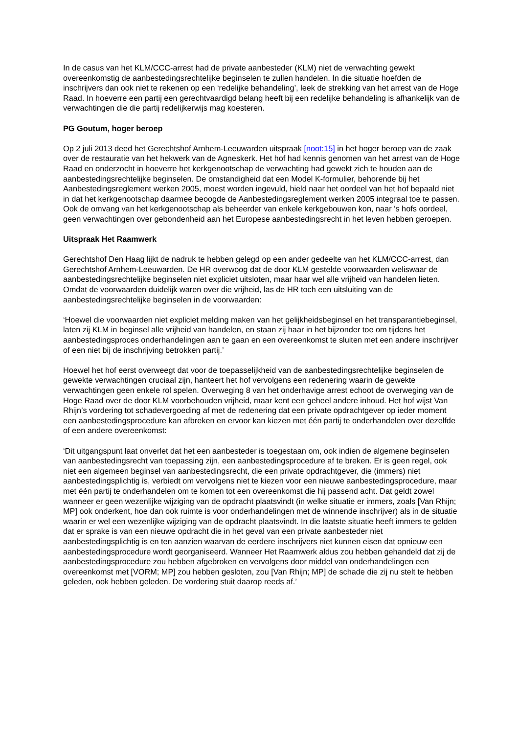In de casus van het KLM/CCC-arrest had de private aanbesteder (KLM) niet de verwachting gewekt overeenkomstig de aanbestedingsrechtelijke beginselen te zullen handelen. In die situatie hoefden de inschrijvers dan ook niet te rekenen op een ‘redelijke behandeling’, leek de strekking van het arrest van de Hoge Raad. In hoeverre een partij een gerechtvaardigd belang heeft bij een redelijke behandeling is afhankelijk van de verwachtingen die die partij redelijkerwijs mag koesteren.
PG Goutum, hoger beroep
Op 2 juli 2013 deed het Gerechtshof Arnhem-Leeuwarden uitspraak [noot:15] in het hoger beroep van de zaak over de restauratie van het hekwerk van de Agneskerk. Het hof had kennis genomen van het arrest van de Hoge Raad en onderzocht in hoeverre het kerkgenootschap de verwachting had gewekt zich te houden aan de aanbestedingsrechtelijke beginselen. De omstandigheid dat een Model K-formulier, behorende bij het Aanbestedingsreglement werken 2005, moest worden ingevuld, hield naar het oordeel van het hof bepaald niet in dat het kerkgenootschap daarmee beoogde de Aanbestedingsreglement werken 2005 integraal toe te passen. Ook de omvang van het kerkgenootschap als beheerder van enkele kerkgebouwen kon, naar ’s hofs oordeel, geen verwachtingen over gebondenheid aan het Europese aanbestedingsrecht in het leven hebben geroepen.
Uitspraak Het Raamwerk
Gerechtshof Den Haag lijkt de nadruk te hebben gelegd op een ander gedeelte van het KLM/CCC-arrest, dan Gerechtshof Arnhem-Leeuwarden. De HR overwoog dat de door KLM gestelde voorwaarden weliswaar de aanbestedingsrechtelijke beginselen niet expliciet uitsloten, maar haar wel alle vrijheid van handelen lieten. Omdat de voorwaarden duidelijk waren over die vrijheid, las de HR toch een uitsluiting van de aanbestedingsrechtelijke beginselen in de voorwaarden:
‘Hoewel die voorwaarden niet expliciet melding maken van het gelijkheidsbeginsel en het transparantiebeginsel, laten zij KLM in beginsel alle vrijheid van handelen, en staan zij haar in het bijzonder toe om tijdens het aanbestedingsproces onderhandelingen aan te gaan en een overeenkomst te sluiten met een andere inschrijver of een niet bij de inschrijving betrokken partij.’
Hoewel het hof eerst overweegt dat voor de toepasselijkheid van de aanbestedingsrechtelijke beginselen de gewekte verwachtingen cruciaal zijn, hanteert het hof vervolgens een redenering waarin de gewekte verwachtingen geen enkele rol spelen. Overweging 8 van het onderhavige arrest echoot de overweging van de Hoge Raad over de door KLM voorbehouden vrijheid, maar kent een geheel andere inhoud. Het hof wijst Van Rhijn’s vordering tot schadevergoeding af met de redenering dat een private opdrachtgever op ieder moment een aanbestedingsprocedure kan afbreken en ervoor kan kiezen met één partij te onderhandelen over dezelfde of een andere overeenkomst:
‘Dit uitgangspunt laat onverlet dat het een aanbesteder is toegestaan om, ook indien de algemene beginselen van aanbestedingsrecht van toepassing zijn, een aanbestedingsprocedure af te breken. Er is geen regel, ook niet een algemeen beginsel van aanbestedingsrecht, die een private opdrachtgever, die (immers) niet aanbestedingsplichtig is, verbiedt om vervolgens niet te kiezen voor een nieuwe aanbestedingsprocedure, maar met één partij te onderhandelen om te komen tot een overeenkomst die hij passend acht. Dat geldt zowel wanneer er geen wezenlijke wijziging van de opdracht plaatsvindt (in welke situatie er immers, zoals [Van Rhijn; MP] ook onderkent, hoe dan ook ruimte is voor onderhandelingen met de winnende inschrijver) als in de situatie waarin er wel een wezenlijke wijziging van de opdracht plaatsvindt. In die laatste situatie heeft immers te gelden dat er sprake is van een nieuwe opdracht die in het geval van een private aanbesteder niet aanbestedingsplichtig is en ten aanzien waarvan de eerdere inschrijvers niet kunnen eisen dat opnieuw een aanbestedingsprocedure wordt georganiseerd. Wanneer Het Raamwerk aldus zou hebben gehandeld dat zij de aanbestedingsprocedure zou hebben afgebroken en vervolgens door middel van onderhandelingen een overeenkomst met [VORM; MP] zou hebben gesloten, zou [Van Rhijn; MP] de schade die zij nu stelt te hebben geleden, ook hebben geleden. De vordering stuit daarop reeds af.’